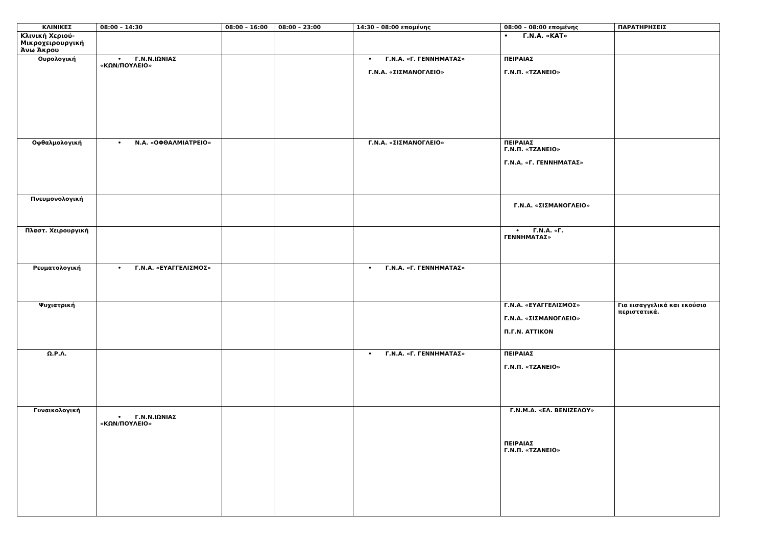| ΚΛΙΝΙΚΕΣ | 08:00 – 14:30 | 08:00 – 16:00 | 08:00 – 23:00 | 14:30 – 08:00 επομένης | 08:00 – 08:00 επομένης | ΠΑΡΑΤΗΡΗΣΕΙΣ |
| --- | --- | --- | --- | --- | --- | --- |
| Κλινική Χεριού-Μικροχειρουργική Άνω Άκρου | | | | | • Γ.Ν.Α. «ΚΑΤ» | |
| Ουρολογική | • Γ.Ν.Ν.ΙΩΝΙΑΣ «ΚΩΝ/ΠΟΥΛΕΙΟ» | | | • Γ.Ν.Α. «Γ. ΓΕΝΝΗΜΑΤΑΣ» Γ.Ν.Α. «ΣΙΣΜΑΝΟΓΛΕΙΟ» | ΠΕΙΡΑΙΑΣ Γ.Ν.Π. «ΤΖΑΝΕΙΟ» | |
| Οφθαλμολογική | • Ν.Α. «ΟΦΘΑΛΜΙΑΤΡΕΙΟ» | | | Γ.Ν.Α. «ΣΙΣΜΑΝΟΓΛΕΙΟ» | ΠΕΙΡΑΙΑΣ Γ.Ν.Π. «ΤΖΑΝΕΙΟ» Γ.Ν.Α. «Γ. ΓΕΝΝΗΜΑΤΑΣ» | |
| Πνευμονολογική | | | | | Γ.Ν.Α. «ΣΙΣΜΑΝΟΓΛΕΙΟ» | |
| Πλαστ. Χειρουργική | | | | | • Γ.Ν.Α. «Γ. ΓΕΝΝΗΜΑΤΑΣ» | |
| Ρευματολογική | • Γ.Ν.Α. «ΕΥΑΓΓΕΛΙΣΜΟΣ» | | | • Γ.Ν.Α. «Γ. ΓΕΝΝΗΜΑΤΑΣ» | | |
| Ψυχιατρική | | | | | Γ.Ν.Α. «ΕΥΑΓΓΕΛΙΣΜΟΣ» Γ.Ν.Α. «ΣΙΣΜΑΝΟΓΛΕΙΟ» Π.Γ.Ν. ΑΤΤΙΚΟΝ | Για εισαγγελικά και εκούσια περιστατικά. |
| Ω.Ρ.Λ. | | | | • Γ.Ν.Α. «Γ. ΓΕΝΝΗΜΑΤΑΣ» | ΠΕΙΡΑΙΑΣ Γ.Ν.Π. «ΤΖΑΝΕΙΟ» | |
| Γυναικολογική | • Γ.Ν.Ν.ΙΩΝΙΑΣ «ΚΩΝ/ΠΟΥΛΕΙΟ» | | | | Γ.Ν.Μ.Α. «ΕΛ. ΒΕΝΙΖΕΛΟΥ» ΠΕΙΡΑΙΑΣ Γ.Ν.Π. «ΤΖΑΝΕΙΟ» | |